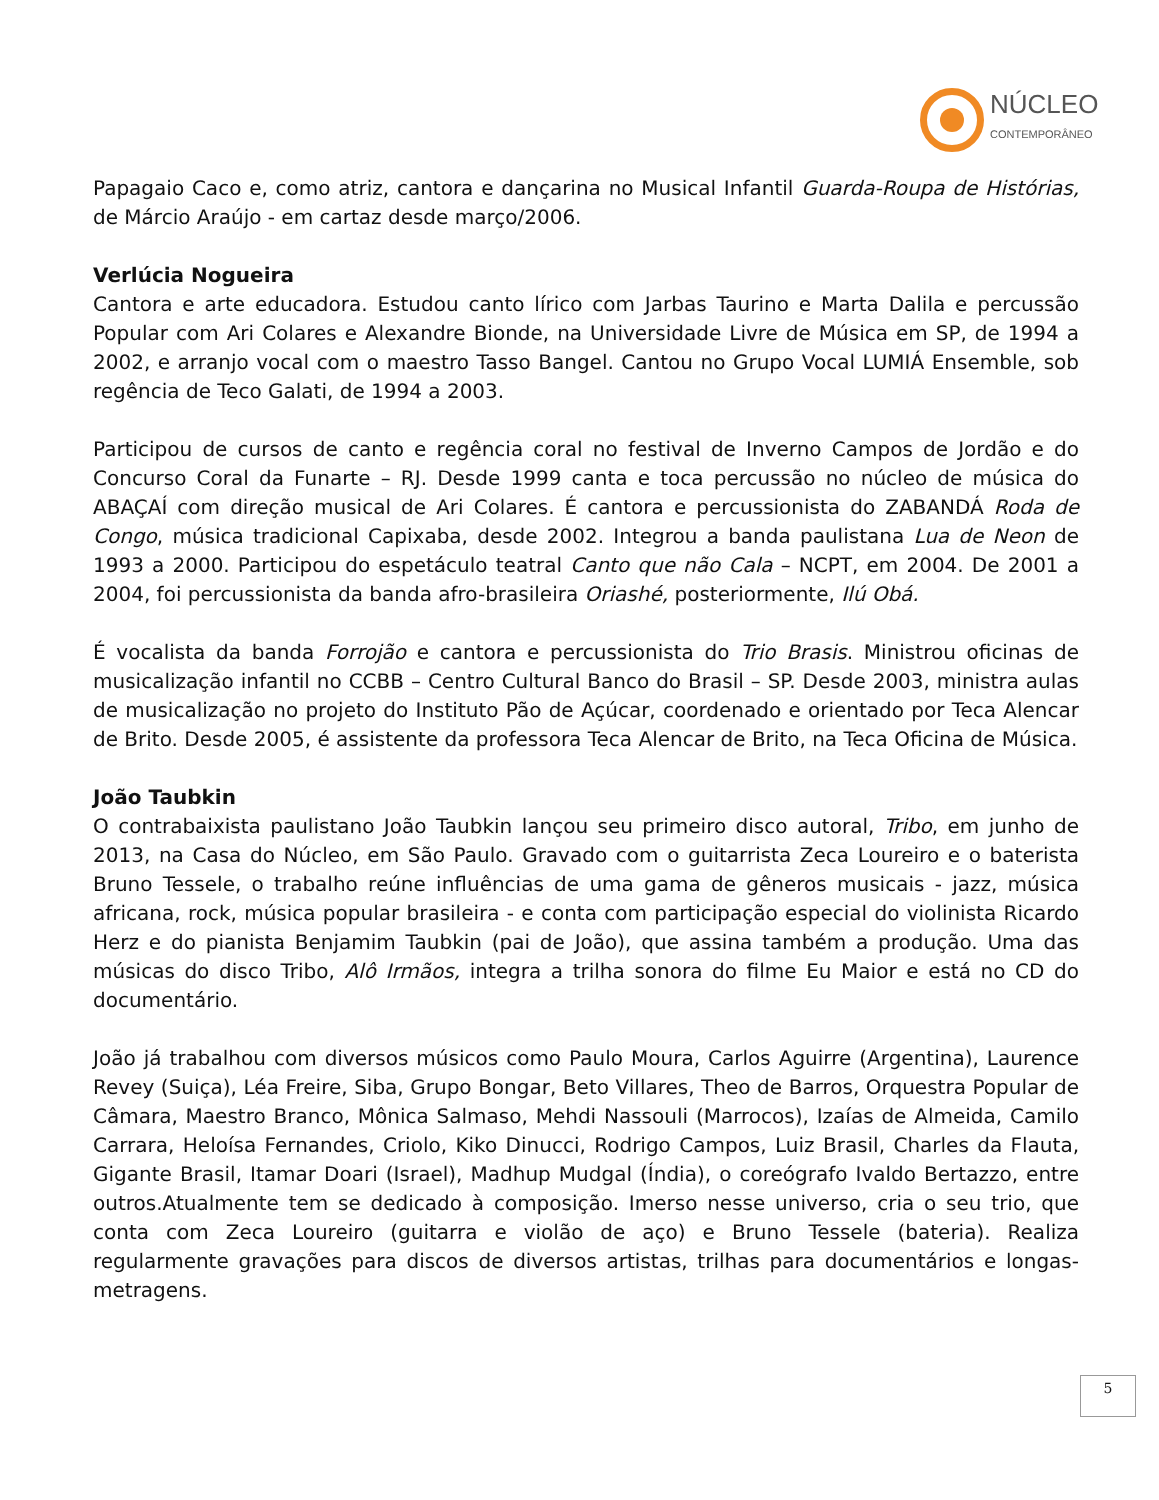NÚCLEO
CONTEMPORÂNEO
Papagaio Caco e, como atriz, cantora e dançarina no Musical Infantil Guarda-Roupa de Histórias, de Márcio Araújo - em cartaz desde março/2006.
Verlúcia Nogueira
Cantora e arte educadora. Estudou canto lírico com Jarbas Taurino e Marta Dalila e percussão Popular com Ari Colares e Alexandre Bionde, na Universidade Livre de Música em SP, de 1994 a 2002, e arranjo vocal com o maestro Tasso Bangel. Cantou no Grupo Vocal LUMIÁ Ensemble, sob regência de Teco Galati, de 1994 a 2003.
Participou de cursos de canto e regência coral no festival de Inverno Campos de Jordão e do Concurso Coral da Funarte – RJ. Desde 1999 canta e toca percussão no núcleo de música do ABAÇAÍ com direção musical de Ari Colares. É cantora e percussionista do ZABANDÁ Roda de Congo, música tradicional Capixaba, desde 2002. Integrou a banda paulistana Lua de Neon de 1993 a 2000. Participou do espetáculo teatral Canto que não Cala – NCPT, em 2004. De 2001 a 2004, foi percussionista da banda afro-brasileira Oriashé, posteriormente, Ilú Obá.
É vocalista da banda Forrojão e cantora e percussionista do Trio Brasis. Ministrou oficinas de musicalização infantil no CCBB – Centro Cultural Banco do Brasil – SP. Desde 2003, ministra aulas de musicalização no projeto do Instituto Pão de Açúcar, coordenado e orientado por Teca Alencar de Brito. Desde 2005, é assistente da professora Teca Alencar de Brito, na Teca Oficina de Música.
João Taubkin
O contrabaixista paulistano João Taubkin lançou seu primeiro disco autoral, Tribo, em junho de 2013, na Casa do Núcleo, em São Paulo. Gravado com o guitarrista Zeca Loureiro e o baterista Bruno Tessele, o trabalho reúne influências de uma gama de gêneros musicais - jazz, música africana, rock, música popular brasileira - e conta com participação especial do violinista Ricardo Herz e do pianista Benjamim Taubkin (pai de João), que assina também a produção. Uma das músicas do disco Tribo, Alô Irmãos, integra a trilha sonora do filme Eu Maior e está no CD do documentário.
João já trabalhou com diversos músicos como Paulo Moura, Carlos Aguirre (Argentina), Laurence Revey (Suiça), Léa Freire, Siba, Grupo Bongar, Beto Villares, Theo de Barros, Orquestra Popular de Câmara, Maestro Branco, Mônica Salmaso, Mehdi Nassouli (Marrocos), Izaías de Almeida, Camilo Carrara, Heloísa Fernandes, Criolo, Kiko Dinucci, Rodrigo Campos, Luiz Brasil, Charles da Flauta, Gigante Brasil, Itamar Doari (Israel), Madhup Mudgal (Índia), o coreógrafo Ivaldo Bertazzo, entre outros.Atualmente tem se dedicado à composição. Imerso nesse universo, cria o seu trio, que conta com Zeca Loureiro (guitarra e violão de aço) e Bruno Tessele (bateria). Realiza regularmente gravações para discos de diversos artistas, trilhas para documentários e longas-metragens.
5